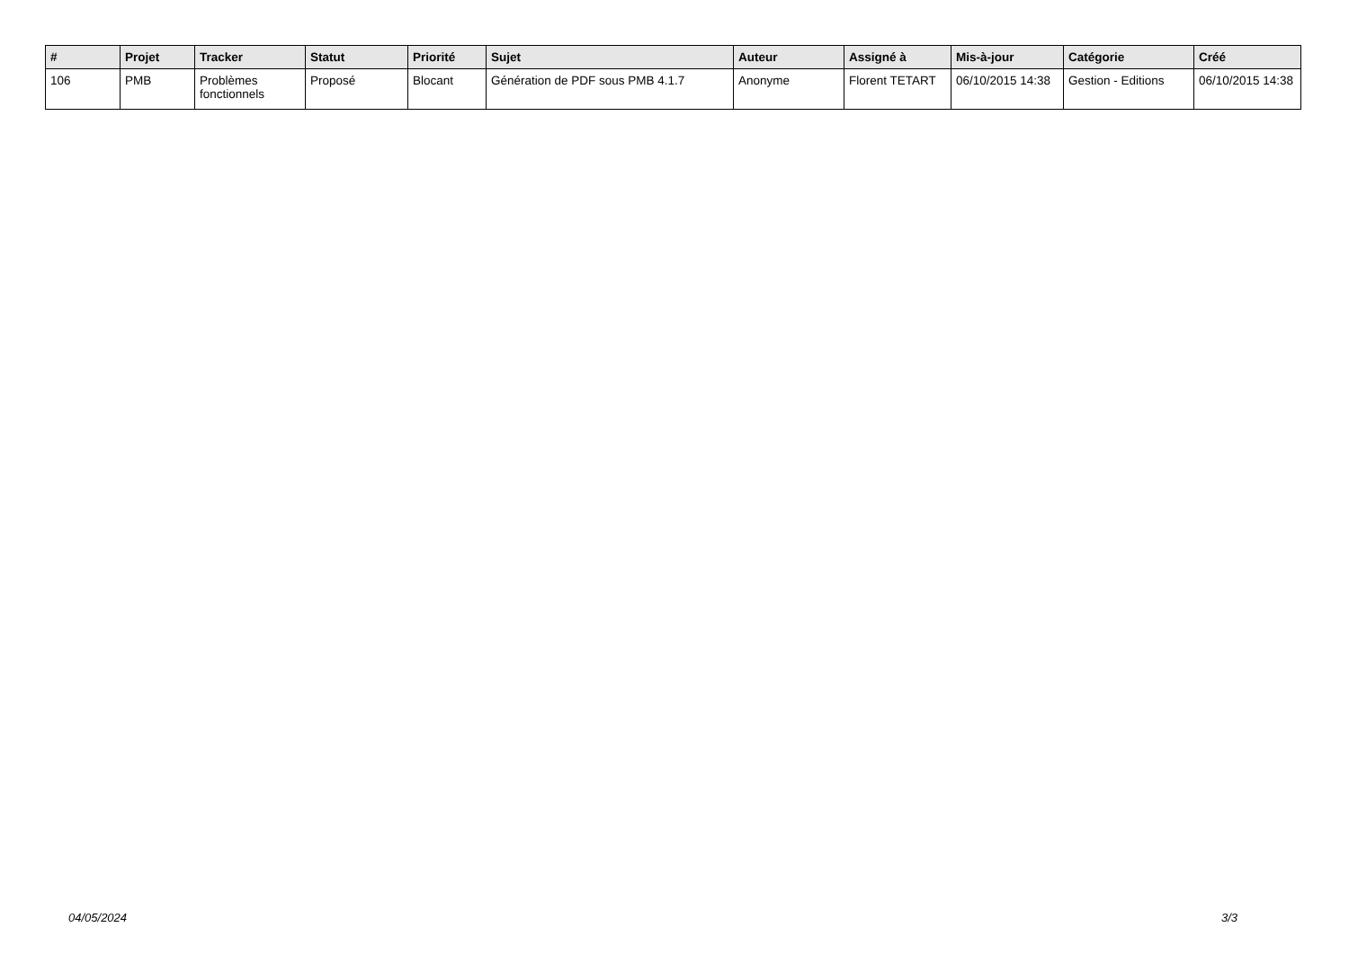| # | Projet | Tracker | Statut | Priorité | Sujet | Auteur | Assigné à | Mis-à-jour | Catégorie | Créé |
| --- | --- | --- | --- | --- | --- | --- | --- | --- | --- | --- |
| 106 | PMB | Problèmes fonctionnels | Proposé | Blocant | Génération de PDF sous PMB 4.1.7 | Anonyme | Florent TETART | 06/10/2015 14:38 | Gestion - Editions | 06/10/2015 14:38 |
04/05/2024 3/3